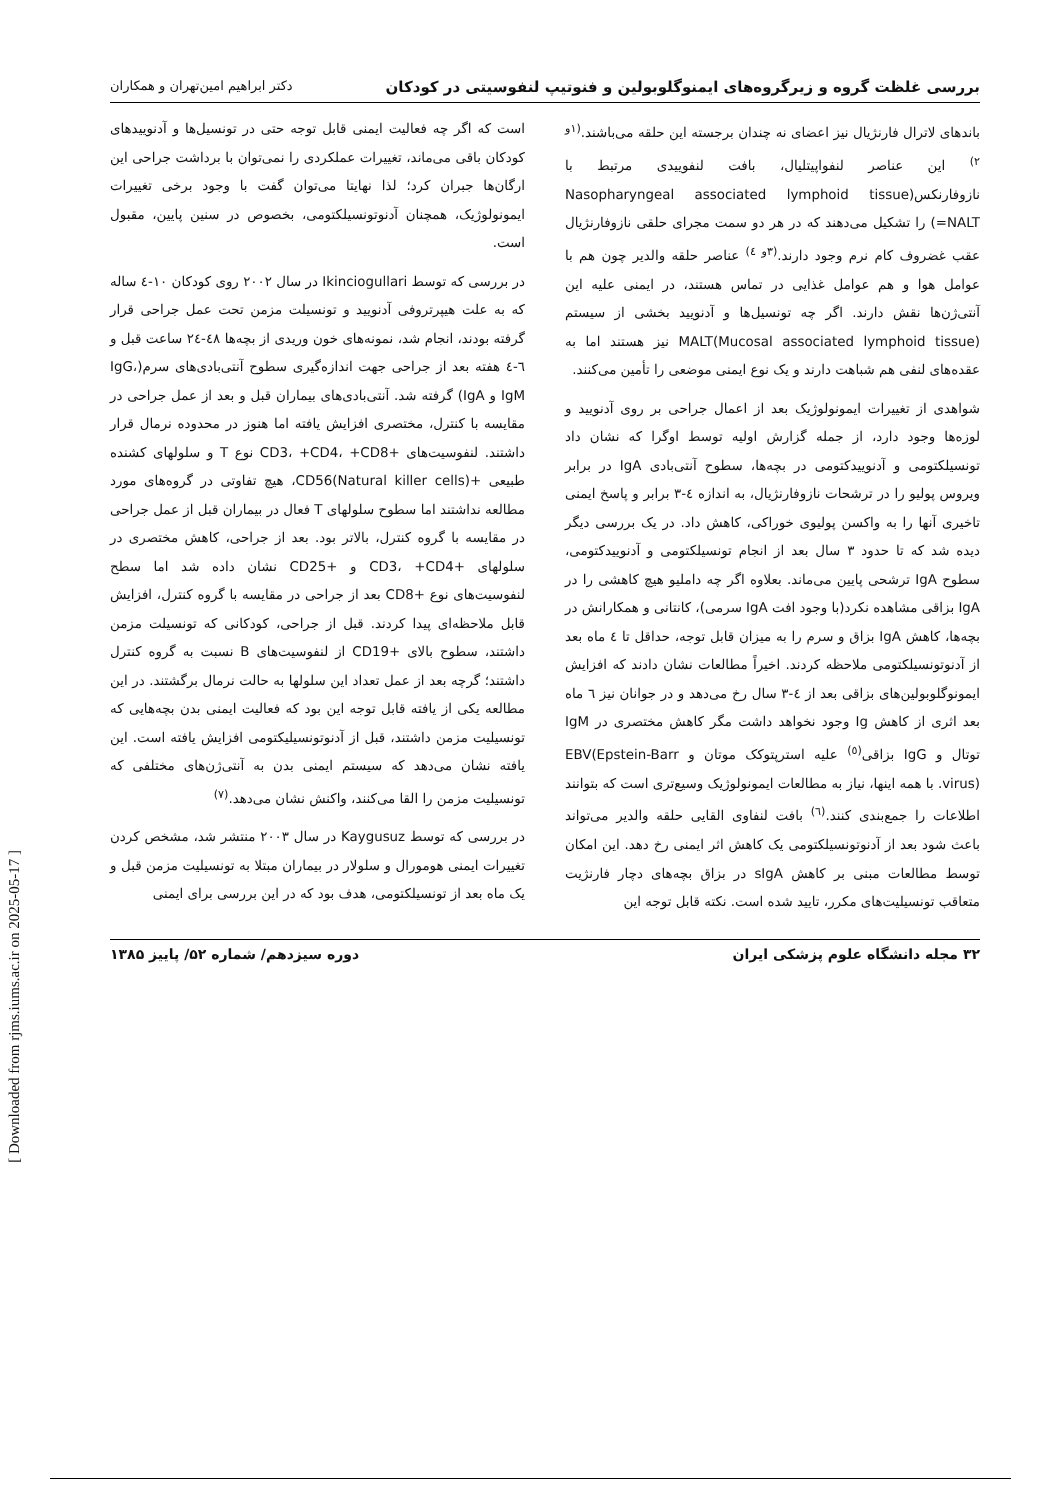بررسی غلظت گروه و زیرگروه‌های ایمنوگلوبولین و فنوتیپ لنفوسیتی در کودکان دکتر ابراهیم امین‌تهران و همکاران
باندهای لاترال فارنژیال نیز اعضای نه چندان برجسته این حلقه می‌باشند.<sup>(۱و ۲)</sup> این عناصر لنفواپیتلیال، بافت لنفوییدی مرتبط با نازوفارنکس(Nasopharyngeal associated lymphoid tissue =NALT) را تشکیل می‌دهند که در هر دو سمت مجرای حلقی نازوفارنژیال عقب غضروف کام نرم وجود دارند.<sup>(۳و ٤)</sup> عناصر حلقه والدیر چون هم با عوامل هوا و هم عوامل غذایی در تماس هستند، در ایمنی علیه این آنتی‌ژن‌ها نقش دارند. اگر چه تونسیل‌ها و آدنویید بخشی از سیستم MALT(Mucosal associated lymphoid tissue) نیز هستند اما به عقده‌های لنفی هم شباهت دارند و یک نوع ایمنی موضعی را تأمین می‌کنند.
شواهدی از تغییرات ایمونولوژیک بعد از اعمال جراحی بر روی آدنویید و لوزه‌ها وجود دارد، از جمله گزارش اولیه توسط اوگرا که نشان داد تونسیلکتومی و آدنوییدکتومی در بچه‌ها، سطوح آنتی‌بادی IgA در برابر ویروس پولیو را در ترشحات نازوفارنژیال، به اندازه ٤-۳ برابر و پاسخ ایمنی تاخیری آنها را به واکسن پولیوی خوراکی، کاهش داد. در یک بررسی دیگر دیده شد که تا حدود ۳ سال بعد از انجام تونسیلکتومی و آدنوییدکتومی، سطوح IgA ترشحی پایین می‌ماند. بعلاوه اگر چه داملیو هیچ کاهشی را در IgA بزاقی مشاهده نکرد(با وجود افت IgA سرمی)، کانتانی و همکارانش در بچه‌ها، کاهش IgA بزاق و سرم را به میزان قابل توجه، حداقل تا ٤ ماه بعد از آدنوتونسیلکتومی ملاحظه کردند. اخیراً مطالعات نشان دادند که افزایش ایمونوگلوبولین‌های بزاقی بعد از ٤-۳ سال رخ می‌دهد و در جوانان نیز ٦ ماه بعد اثری از کاهش Ig وجود نخواهد داشت مگر کاهش مختصری در IgM توتال و IgG بزاقی<sup>(٥)</sup> علیه استرپتوکک موتان و EBV(Epstein-Barr virus). با همه اینها، نیاز به مطالعات ایمونولوژیک وسیع‌تری است که بتوانند اطلاعات را جمع‌بندی کنند.<sup>(٦)</sup> بافت لنفاوی القایی حلقه والدیر می‌تواند باعث شود بعد از آدنوتونسیلکتومی یک کاهش اثر ایمنی رخ دهد. این امکان توسط مطالعات مبنی بر کاهش sIgA در بزاق بچه‌های دچار فارنژیت متعاقب تونسیلیت‌های مکرر، تایید شده است. نکته قابل توجه این
است که اگر چه فعالیت ایمنی قابل توجه حتی در تونسیل‌ها و آدنوییدهای کودکان باقی می‌ماند، تغییرات عملکردی را نمی‌توان با برداشت جراحی این ارگان‌ها جبران کرد؛ لذا نهایتا می‌توان گفت با وجود برخی تغییرات ایمونولوژیک، همچنان آدنوتونسیلکتومی، بخصوص در سنین پایین، مقبول است.
در بررسی که توسط Ikinciogullari در سال ۲۰۰۲ روی کودکان ۱۰-٤ ساله که به علت هیپرتروفی آدنویید و تونسیلت مزمن تحت عمل جراحی قرار گرفته بودند، انجام شد، نمونه‌های خون وریدی از بچه‌ها ٤۸-۲٤ ساعت قبل و ٦-٤ هفته بعد از جراحی جهت اندازه‌گیری سطوح آنتی‌بادی‌های سرم(IgG، IgM و IgA) گرفته شد. آنتی‌بادی‌های بیماران قبل و بعد از عمل جراحی در مقایسه با کنترل، مختصری افزایش یافته اما هنوز در محدوده نرمال قرار داشتند. لنفوسیت‌های +CD3، +CD4، +CD8 نوع T و سلولهای کشنده طبیعی +CD56(Natural killer cells)، هیچ تفاوتی در گروه‌های مورد مطالعه نداشتند اما سطوح سلولهای T فعال در بیماران قبل از عمل جراحی در مقایسه با گروه کنترل، بالاتر بود. بعد از جراحی، کاهش مختصری در سلولهای +CD3، +CD4 و +CD25 نشان داده شد اما سطح لنفوسیت‌های نوع +CD8 بعد از جراحی در مقایسه با گروه کنترل، افزایش قابل ملاحظه‌ای پیدا کردند. قبل از جراحی، کودکانی که تونسیلت مزمن داشتند، سطوح بالای +CD19 از لنفوسیت‌های B نسبت به گروه کنترل داشتند؛ گرچه بعد از عمل تعداد این سلولها به حالت نرمال برگشتند. در این مطالعه یکی از یافته قابل توجه این بود که فعالیت ایمنی بدن بچه‌هایی که تونسیلیت مزمن داشتند، قبل از آدنوتونسیلیکتومی افزایش یافته است. این یافته نشان می‌دهد که سیستم ایمنی بدن به آنتی‌ژن‌های مختلفی که تونسیلیت مزمن را القا می‌کنند، واکنش نشان می‌دهد.<sup>(۷)</sup>
در بررسی که توسط Kaygusuz در سال ۲۰۰۳ منتشر شد، مشخص کردن تغییرات ایمنی هومورال و سلولار در بیماران مبتلا به تونسیلیت مزمن قبل و یک ماه بعد از تونسیلکتومی، هدف بود که در این بررسی برای ایمنی
۳۲ مجله دانشگاه علوم پزشکی ایران دوره سیزدهم/ شماره ۵۲/ پاییز ۱۳۸۵
[ Downloaded from rjms.iums.ac.ir on 2025-05-17 ]